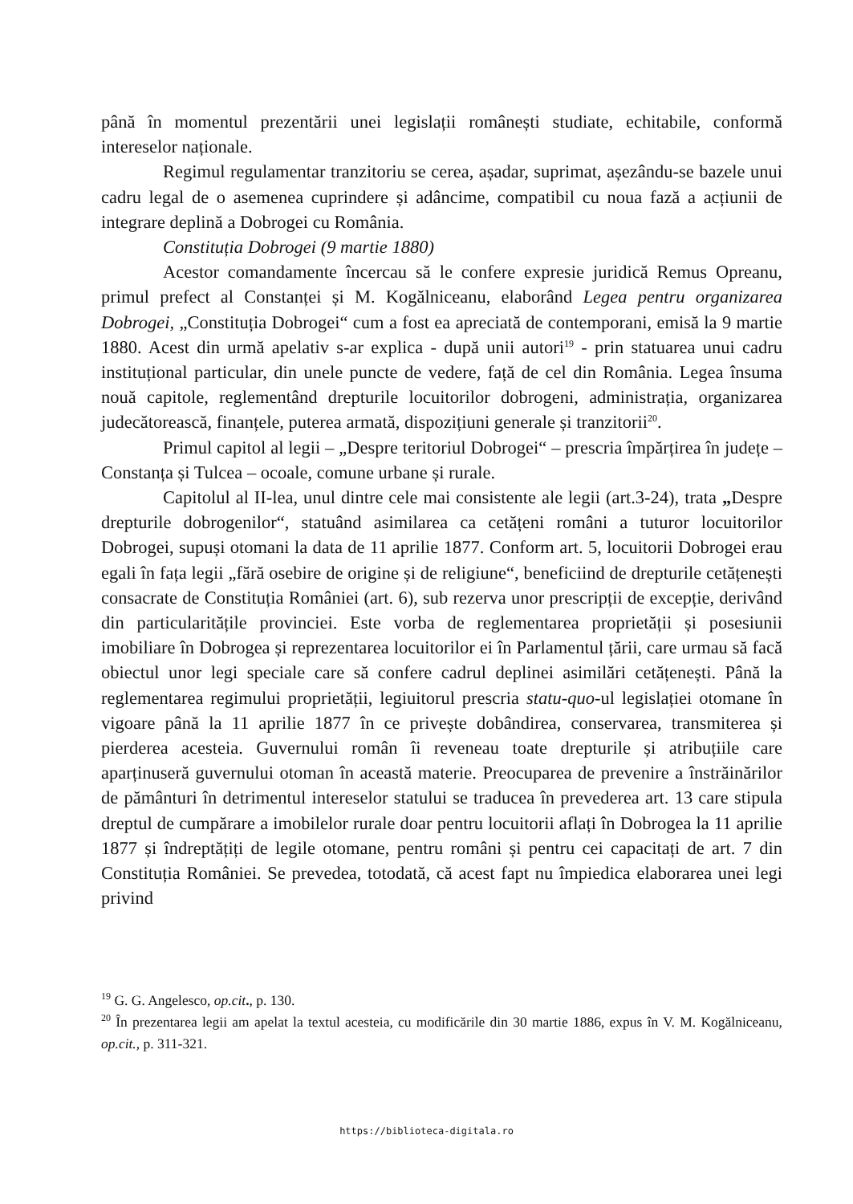până în momentul prezentării unei legislații românești studiate, echitabile, conformă intereselor naționale.
Regimul regulamentar tranzitoriu se cerea, așadar, suprimat, așezându-se bazele unui cadru legal de o asemenea cuprindere și adâncime, compatibil cu noua fază a acțiunii de integrare deplină a Dobrogei cu România.
Constituția Dobrogei (9 martie 1880)
Acestor comandamente încercau să le confere expresie juridică Remus Opreanu, primul prefect al Constanței și M. Kogălniceanu, elaborând Legea pentru organizarea Dobrogei, „Constituția Dobrogei“ cum a fost ea apreciată de contemporani, emisă la 9 martie 1880. Acest din urmă apelativ s-ar explica - după unii autori<sup>19</sup> - prin statuarea unui cadru instituțional particular, din unele puncte de vedere, față de cel din România. Legea însuma nouă capitole, reglementând drepturile locuitorilor dobrogeni, administrația, organizarea judecătorească, finanțele, puterea armată, dispozițiuni generale și tranzitorii<sup>20</sup>.
Primul capitol al legii – „Despre teritoriul Dobrogei“ – prescria împărțirea în județe – Constanța și Tulcea – ocoale, comune urbane și rurale.
Capitolul al II-lea, unul dintre cele mai consistente ale legii (art.3-24), trata „Despre drepturile dobrogenilor“, statuând asimilarea ca cetățeni români a tuturor locuitorilor Dobrogei, supuși otomani la data de 11 aprilie 1877. Conform art. 5, locuitorii Dobrogei erau egali în fața legii „fără osebire de origine și de religiune“, beneficiind de drepturile cetățenești consacrate de Constituția României (art. 6), sub rezerva unor prescripții de excepție, derivând din particularitățile provinciei. Este vorba de reglementarea proprietății și posesiunii imobiliare în Dobrogea și reprezentarea locuitorilor ei în Parlamentul țării, care urmau să facă obiectul unor legi speciale care să confere cadrul deplinei asimilări cetățenești. Până la reglementarea regimului proprietății, legiuitorul prescria statu-quo-ul legislației otomane în vigoare până la 11 aprilie 1877 în ce privește dobândirea, conservarea, transmiterea și pierderea acesteia. Guvernului român îi reveneau toate drepturile și atribuțiile care aparținuseră guvernului otoman în această materie. Preocuparea de prevenire a înstrăinărilor de pământuri în detrimentul intereselor statului se traducea în prevederea art. 13 care stipula dreptul de cumpărare a imobilelor rurale doar pentru locuitorii aflați în Dobrogea la 11 aprilie 1877 și îndreptățiți de legile otomane, pentru români și pentru cei capacitați de art. 7 din Constituția României. Se prevedea, totodată, că acest fapt nu împiedica elaborarea unei legi privind
<sup>19</sup> G. G. Angelesco, op.cit., p. 130.
<sup>20</sup> În prezentarea legii am apelat la textul acesteia, cu modificările din 30 martie 1886, expus în V. M. Kogălniceanu, op.cit., p. 311-321.
https://biblioteca-digitala.ro